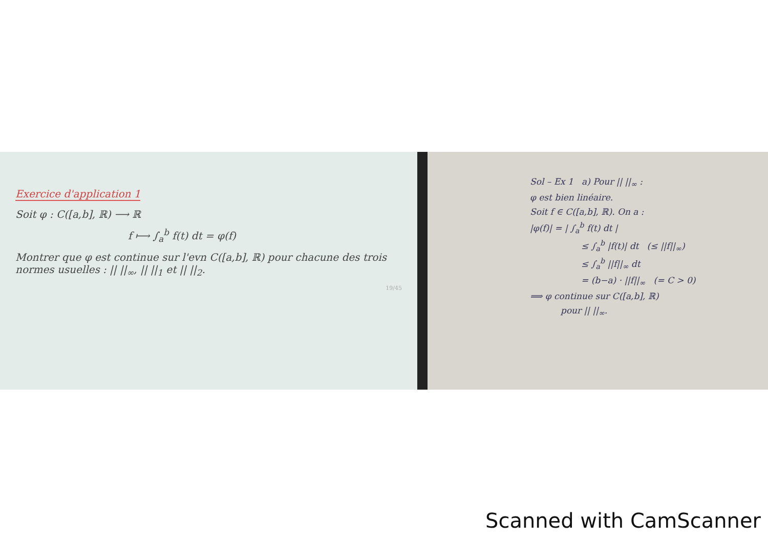Exercice d'application 1
Soit φ : C([a,b], ℝ) ⟶ ℝ
f ⟼ ∫<sub>a</sub><sup>b</sup> f(t) dt = φ(f)
Montrer que φ est continue sur l'evn C([a,b], ℝ) pour chacune des trois normes usuelles : || ||<sub>∞</sub>, || ||<sub>1</sub> et || ||<sub>2</sub>.
19/45
Sol – Ex 1 a) Pour || ||<sub>∞</sub> :
φ est bien linéaire.
Soit f ∈ C([a,b], ℝ). On a :
|φ(f)| = | ∫<sub>a</sub><sup>b</sup> f(t) dt |
≤ ∫<sub>a</sub><sup>b</sup> |f(t)| dt (≤ ||f||<sub>∞</sub>)
≤ ∫<sub>a</sub><sup>b</sup> ||f||<sub>∞</sub> dt
= (b−a) · ||f||<sub>∞</sub> (= C > 0)
⟹ φ continue sur C([a,b], ℝ)
pour || ||<sub>∞</sub>.
Scanned with CamScanner